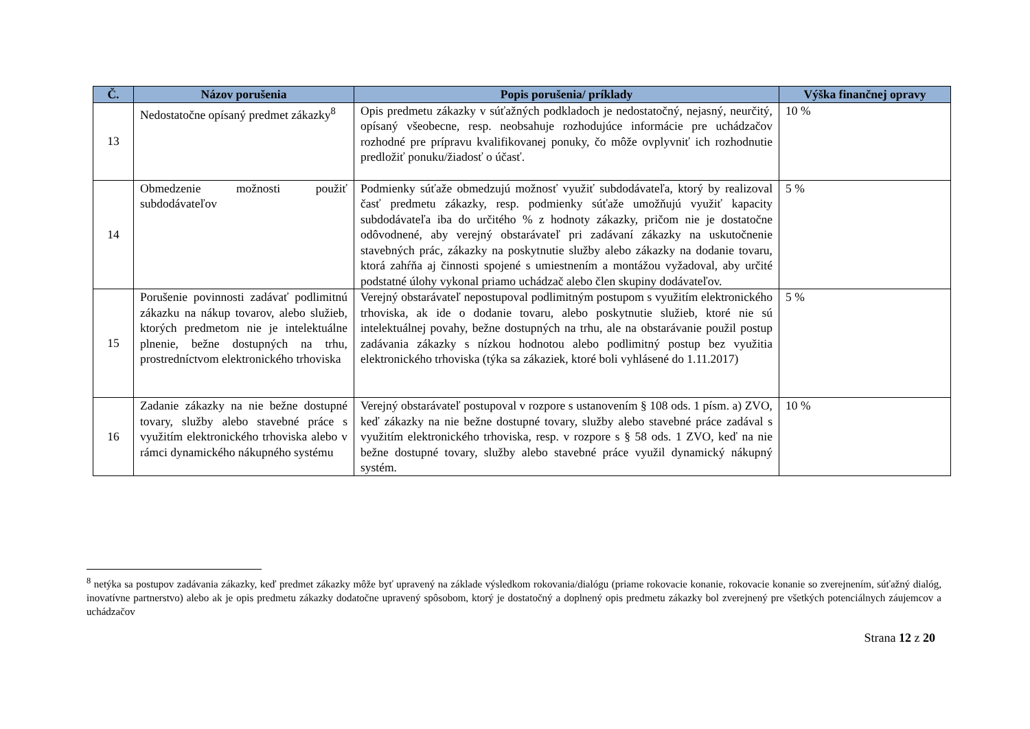| Č. | Názov porušenia | Popis porušenia/ príklady | Výška finančnej opravy |
| --- | --- | --- | --- |
| 13 | Nedostatočne opísaný predmet zákazky<sup>8</sup> | Opis predmetu zákazky v súťažných podkladoch je nedostatočný, nejasný, neurčitý, opísaný všeobecne, resp. neobsahuje rozhodujúce informácie pre uchádzačov rozhodné pre prípravu kvalifikovanej ponuky, čo môže ovplyvniť ich rozhodnutie predložiť ponuku/žiadosť o účasť. | 10 % |
| 14 | Obmedzenie možnosti použiť subdodávateľov | Podmienky súťaže obmedzujú možnosť využiť subdodávateľa, ktorý by realizoval časť predmetu zákazky, resp. podmienky súťaže umožňujú využiť kapacity subdodávateľa iba do určitého % z hodnoty zákazky, pričom nie je dostatočne odôvodnené, aby verejný obstarávateľ pri zadávaní zákazky na uskutočnenie stavebných prác, zákazky na poskytnutie služby alebo zákazky na dodanie tovaru, ktorá zahŕňa aj činnosti spojené s umiestnením a montážou vyžadoval, aby určité podstatné úlohy vykonal priamo uchádzač alebo člen skupiny dodávateľov. | 5 % |
| 15 | Porušenie povinnosti zadávať podlimitnú zákazku na nákup tovarov, alebo služieb, ktorých predmetom nie je intelektuálne plnenie, bežne dostupných na trhu, prostredníctvom elektronického trhoviska | Verejný obstarávateľ nepostupoval podlimitným postupom s využitím elektronického trhoviska, ak ide o dodanie tovaru, alebo poskytnutie služieb, ktoré nie sú intelektuálnej povahy, bežne dostupných na trhu, ale na obstarávanie použil postup zadávania zákazky s nízkou hodnotou alebo podlimitný postup bez využitia elektronického trhoviska (týka sa zákaziek, ktoré boli vyhlásené do 1.11.2017) | 5 % |
| 16 | Zadanie zákazky na nie bežne dostupné tovary, služby alebo stavebné práce s využitím elektronického trhoviska alebo v rámci dynamického nákupného systému | Verejný obstarávateľ postupoval v rozpore s ustanovením § 108 ods. 1 písm. a) ZVO, keď zákazky na nie bežne dostupné tovary, služby alebo stavebné práce zadával s využitím elektronického trhoviska, resp. v rozpore s § 58 ods. 1 ZVO, keď na nie bežne dostupné tovary, služby alebo stavebné práce využil dynamický nákupný systém. | 10 % |
<sup>8</sup> netýka sa postupov zadávania zákazky, keď predmet zákazky môže byť upravený na základe výsledkom rokovania/dialógu (priame rokovacie konanie, rokovacie konanie so zverejnením, súťažný dialóg, inovatívne partnerstvo) alebo ak je opis predmetu zákazky dodatočne upravený spôsobom, ktorý je dostatočný a doplnený opis predmetu zákazky bol zverejnený pre všetkých potenciálnych záujemcov a uchádzačov
Strana 12 z 20